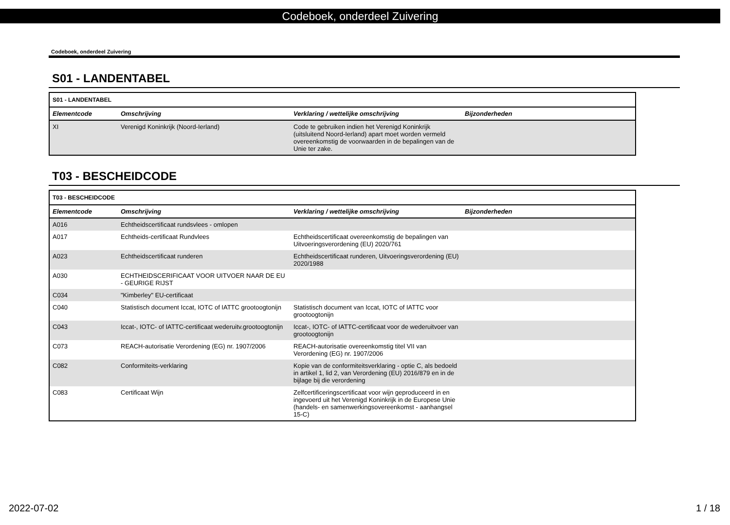Codeboek, onderdeel Zuivering
Codeboek, onderdeel Zuivering
S01 - LANDENTABEL
| S01 - LANDENTABEL | | | |
| Elementcode | Omschrijving | Verklaring / wettelijke omschrijving | Bijzonderheden |
| XI | Verenigd Koninkrijk (Noord-Ierland) | Code te gebruiken indien het Verenigd Koninkrijk (uitsluitend Noord-Ierland) apart moet worden vermeld overeenkomstig de voorwaarden in de bepalingen van de Unie ter zake. | |
T03 - BESCHEIDCODE
| T03 - BESCHEIDCODE | | | |
| Elementcode | Omschrijving | Verklaring / wettelijke omschrijving | Bijzonderheden |
| A016 | Echtheidscertificaat rundsvlees - omlopen | | |
| A017 | Echtheids-certificaat Rundvlees | Echtheidscertificaat overeenkomstig de bepalingen van Uitvoeringsverordening (EU) 2020/761 | |
| A023 | Echtheidscertificaat runderen | Echtheidscertificaat runderen, Uitvoeringsverordening (EU) 2020/1988 | |
| A030 | ECHTHEIDSCERIFICAAT VOOR UITVOER NAAR DE EU - GEURIGE RIJST | | |
| C034 | "Kimberley" EU-certificaat | | |
| C040 | Statistisch document Iccat, IOTC of IATTC grootoogtonijn | Statistisch document van Iccat, IOTC of IATTC voor grootoogtonijn | |
| C043 | Iccat-, IOTC- of IATTC-certificaat wederuitv.grootoogtonijn | Iccat-, IOTC- of IATTC-certificaat voor de wederuitvoer van grootoogtonijn | |
| C073 | REACH-autorisatie Verordening (EG) nr. 1907/2006 | REACH-autorisatie overeenkomstig titel VII van Verordening (EG) nr. 1907/2006 | |
| C082 | Conformiteits-verklaring | Kopie van de conformiteitsverklaring - optie C, als bedoeld in artikel 1, lid 2, van Verordening (EU) 2016/879 en in de bijlage bij die verordening | |
| C083 | Certificaat Wijn | Zelfcertificeringscertificaat voor wijn geproduceerd in en ingevoerd uit het Verenigd Koninkrijk in de Europese Unie (handels- en samenwerkingsovereenkomst - aanhangsel 15-C) | |
2022-07-02 1 / 18